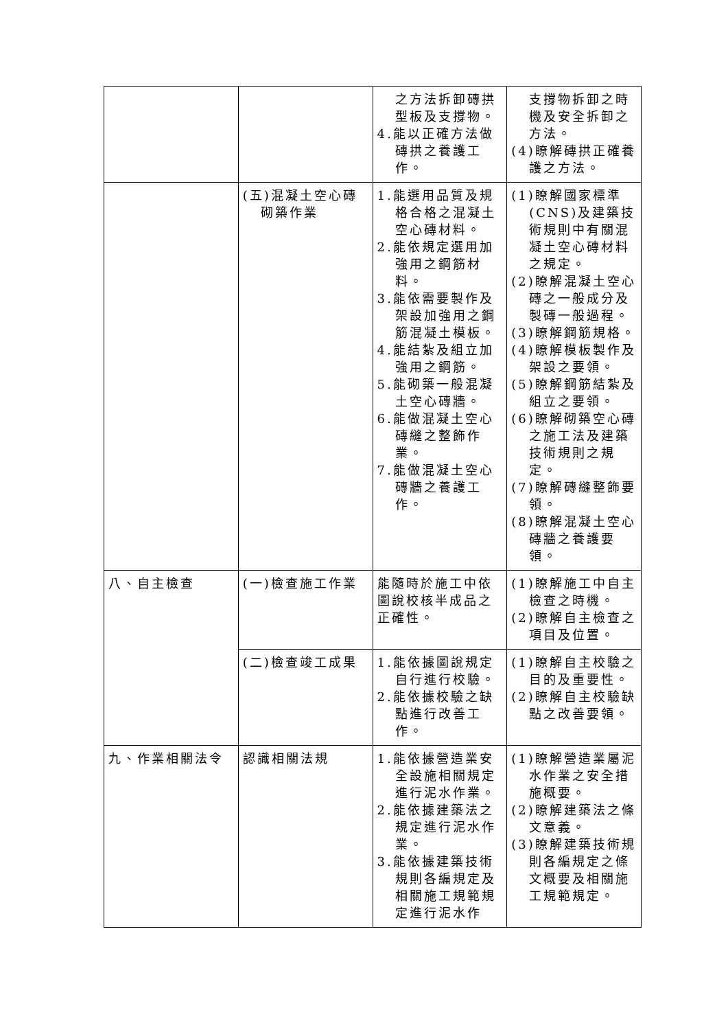| | | 之方法拆卸磚拱型板及支撐物。 4.能以正確方法做磚拱之養護工作。 | 支撐物拆卸之時機及安全拆卸之方法。 (4)瞭解磚拱正確養護之方法。 |
| | (五)混凝土空心磚砌築作業 | 1.能選用品質及規格合格之混凝土空心磚材料。 2.能依規定選用加強用之鋼筋材料。 3.能依需要製作及架設加強用之鋼筋混凝土模板。 4.能結紮及組立加強用之鋼筋。 5.能砌築一般混凝土空心磚牆。 6.能做混凝土空心磚縫之整飾作業。 7.能做混凝土空心磚牆之養護工作。 | (1)瞭解國家標準(CNS)及建築技術規則中有關混凝土空心磚材料之規定。 (2)瞭解混凝土空心磚之一般成分及製磚一般過程。 (3)瞭解鋼筋規格。 (4)瞭解模板製作及架設之要領。 (5)瞭解鋼筋結紮及組立之要領。 (6)瞭解砌築空心磚之施工法及建築技術規則之規定。 (7)瞭解磚縫整飾要領。 (8)瞭解混凝土空心磚牆之養護要領。 |
| 八、自主檢查 | (一)檢查施工作業 | 能隨時於施工中依圖說校核半成品之正確性。 | (1)瞭解施工中自主檢查之時機。 (2)瞭解自主檢查之項目及位置。 |
| | (二)檢查竣工成果 | 1.能依據圖說規定自行進行校驗。 2.能依據校驗之缺點進行改善工作。 | (1)瞭解自主校驗之目的及重要性。 (2)瞭解自主校驗缺點之改善要領。 |
| 九、作業相關法令 | 認識相關法規 | 1.能依據營造業安全設施相關規定進行泥水作業。 2.能依據建築法之規定進行泥水作業。 3.能依據建築技術規則各編規定及相關施工規範規定進行泥水作 | (1)瞭解營造業屬泥水作業之安全措施概要。 (2)瞭解建築法之條文意義。 (3)瞭解建築技術規則各編規定之條文概要及相關施工規範規定。 |